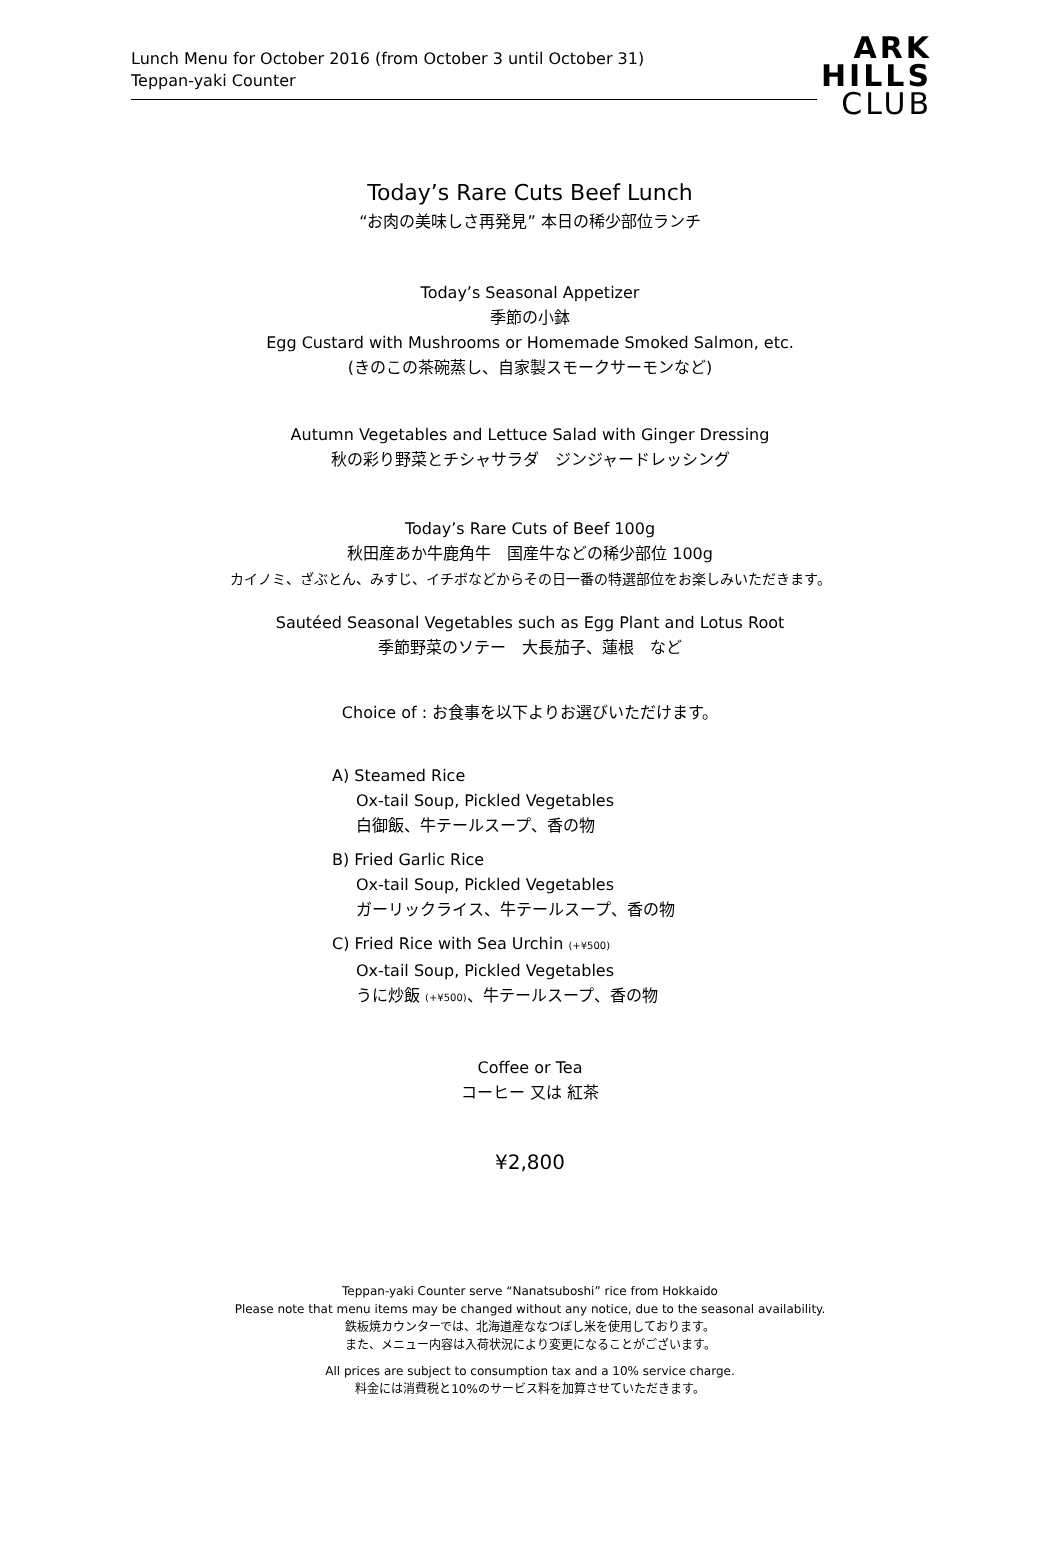Lunch Menu for October 2016 (from October 3 until October 31)
Teppan-yaki Counter
ARK
HILLS
CLUB
Today’s Rare Cuts Beef Lunch
“お肉の美味しさ再発見” 本日の稀少部位ランチ
Today’s Seasonal Appetizer
季節の小鉢
Egg Custard with Mushrooms or Homemade Smoked Salmon, etc.
(きのこの茶碗蒸し、自家製スモークサーモンなど)
Autumn Vegetables and Lettuce Salad with Ginger Dressing
秋の彩り野菜とチシャサラダ　ジンジャードレッシング
Today’s Rare Cuts of Beef 100g
秋田産あか牛鹿角牛　国産牛などの稀少部位 100g
カイノミ、ざぶとん、みすじ、イチボなどからその日一番の特選部位をお楽しみいただきます。
Sautéed Seasonal Vegetables such as Egg Plant and Lotus Root
季節野菜のソテー　大長茄子、蓮根　など
Choice of : お食事を以下よりお選びいただけます。
A) Steamed Rice
Ox-tail Soup, Pickled Vegetables
白御飯、牛テールスープ、香の物
B) Fried Garlic Rice
Ox-tail Soup, Pickled Vegetables
ガーリックライス、牛テールスープ、香の物
C) Fried Rice with Sea Urchin (+¥500)
Ox-tail Soup, Pickled Vegetables
うに炒飯 (+¥500)、牛テールスープ、香の物
Coffee or Tea
コーヒー 又は 紅茶
¥2,800
Teppan-yaki Counter serve “Nanatsuboshi” rice from Hokkaido
Please note that menu items may be changed without any notice, due to the seasonal availability.
鉄板焼カウンターでは、北海道産ななつぼし米を使用しております。
また、メニュー内容は入荷状況により変更になることがございます。
All prices are subject to consumption tax and a 10% service charge.
料金には消費税と10%のサービス料を加算させていただきます。